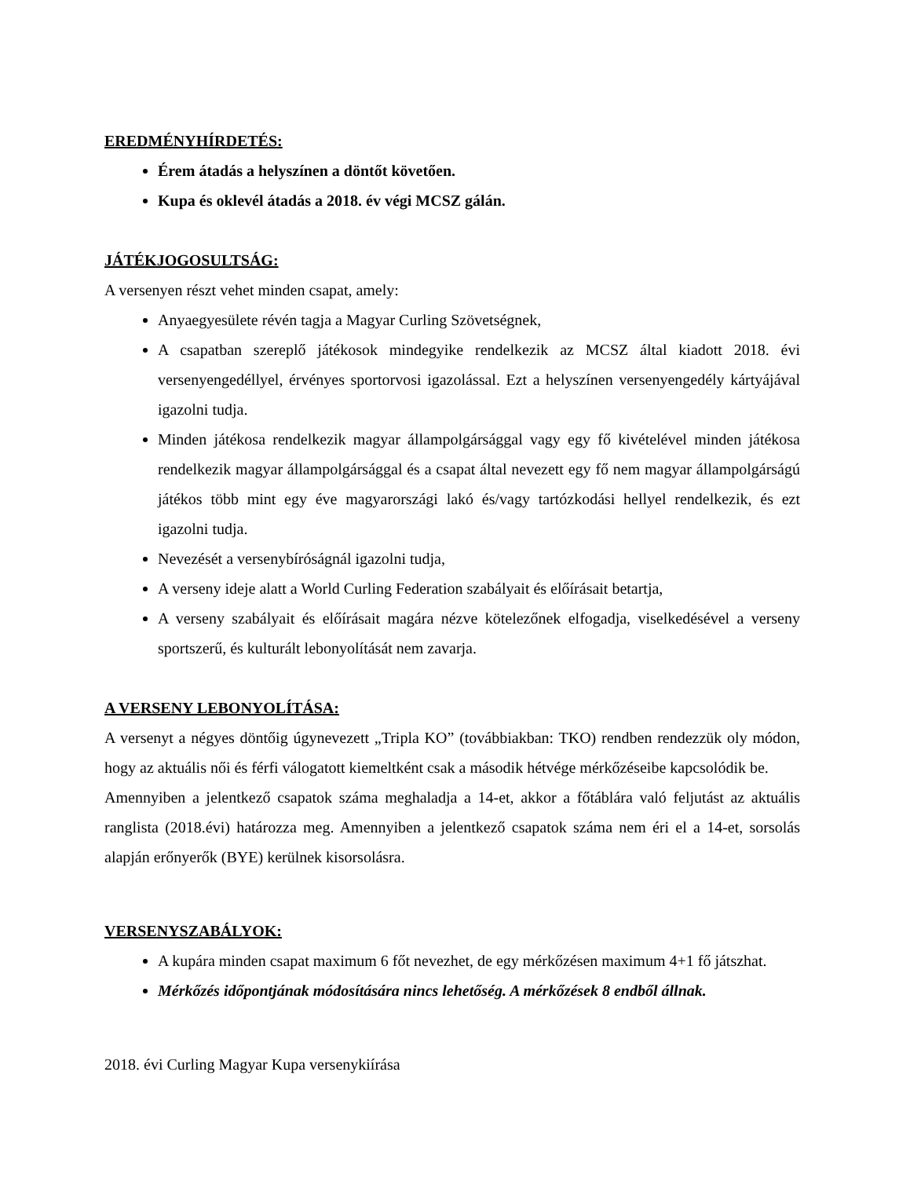EREDMÉNYHÍRDETÉS:
Érem átadás a helyszínen a döntőt követően.
Kupa és oklevél átadás a 2018. év végi MCSZ gálán.
JÁTÉKJOGOSULTSÁG:
A versenyen részt vehet minden csapat, amely:
Anyaegyesülete révén tagja a Magyar Curling Szövetségnek,
A csapatban szereplő játékosok mindegyike rendelkezik az MCSZ által kiadott 2018. évi versenyengedéllyel, érvényes sportorvosi igazolással. Ezt a helyszínen versenyengedély kártyájával igazolni tudja.
Minden játékosa rendelkezik magyar állampolgársággal vagy egy fő kivételével minden játékosa rendelkezik magyar állampolgársággal és a csapat által nevezett egy fő nem magyar állampolgárságú játékos több mint egy éve magyarországi lakó és/vagy tartózkodási hellyel rendelkezik, és ezt igazolni tudja.
Nevezését a versenybíróságnál igazolni tudja,
A verseny ideje alatt a World Curling Federation szabályait és előírásait betartja,
A verseny szabályait és előírásait magára nézve kötelezőnek elfogadja, viselkedésével a verseny sportszerű, és kulturált lebonyolítását nem zavarja.
A VERSENY LEBONYOLÍTÁSA:
A versenyt a négyes döntőig úgynevezett „Tripla KO” (továbbiakban: TKO) rendben rendezzük oly módon, hogy az aktuális női és férfi válogatott kiemeltként csak a második hétvége mérkőzéseibe kapcsolódik be.
Amennyiben a jelentkező csapatok száma meghaladja a 14-et, akkor a főtáblára való feljutást az aktuális ranglista (2018.évi) határozza meg. Amennyiben a jelentkező csapatok száma nem éri el a 14-et, sorsolás alapján erőnyerők (BYE) kerülnek kisorsolásra.
VERSENYSZABÁLYOK:
A kupára minden csapat maximum 6 főt nevezhet, de egy mérkőzésen maximum 4+1 fő játszhat.
Mérkőzés időpontjának módosítására nincs lehetőség. A mérkőzések 8 endből állnak.
2018. évi Curling Magyar Kupa versenykiírása